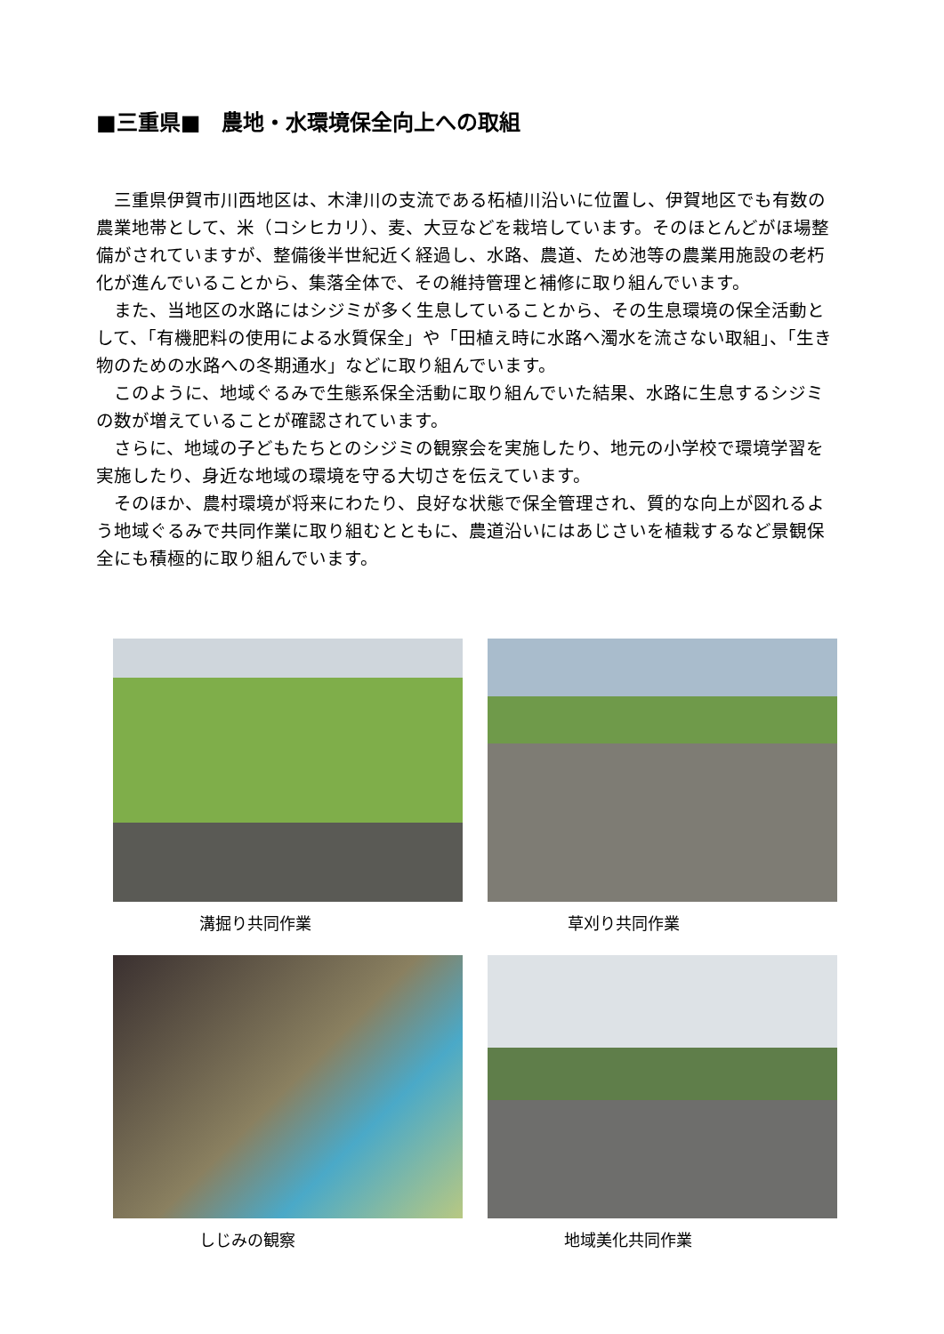■三重県■　農地・水環境保全向上への取組
三重県伊賀市川西地区は、木津川の支流である柘植川沿いに位置し、伊賀地区でも有数の農業地帯として、米（コシヒカリ）、麦、大豆などを栽培しています。そのほとんどがほ場整備がされていますが、整備後半世紀近く経過し、水路、農道、ため池等の農業用施設の老朽化が進んでいることから、集落全体で、その維持管理と補修に取り組んでいます。
また、当地区の水路にはシジミが多く生息していることから、その生息環境の保全活動として、「有機肥料の使用による水質保全」や「田植え時に水路へ濁水を流さない取組」、「生き物のための水路への冬期通水」などに取り組んでいます。
このように、地域ぐるみで生態系保全活動に取り組んでいた結果、水路に生息するシジミの数が増えていることが確認されています。
さらに、地域の子どもたちとのシジミの観察会を実施したり、地元の小学校で環境学習を実施したり、身近な地域の環境を守る大切さを伝えています。
そのほか、農村環境が将来にわたり、良好な状態で保全管理され、質的な向上が図れるよう地域ぐるみで共同作業に取り組むとともに、農道沿いにはあじさいを植栽するなど景観保全にも積極的に取り組んでいます。
溝掘り共同作業
草刈り共同作業
しじみの観察
地域美化共同作業